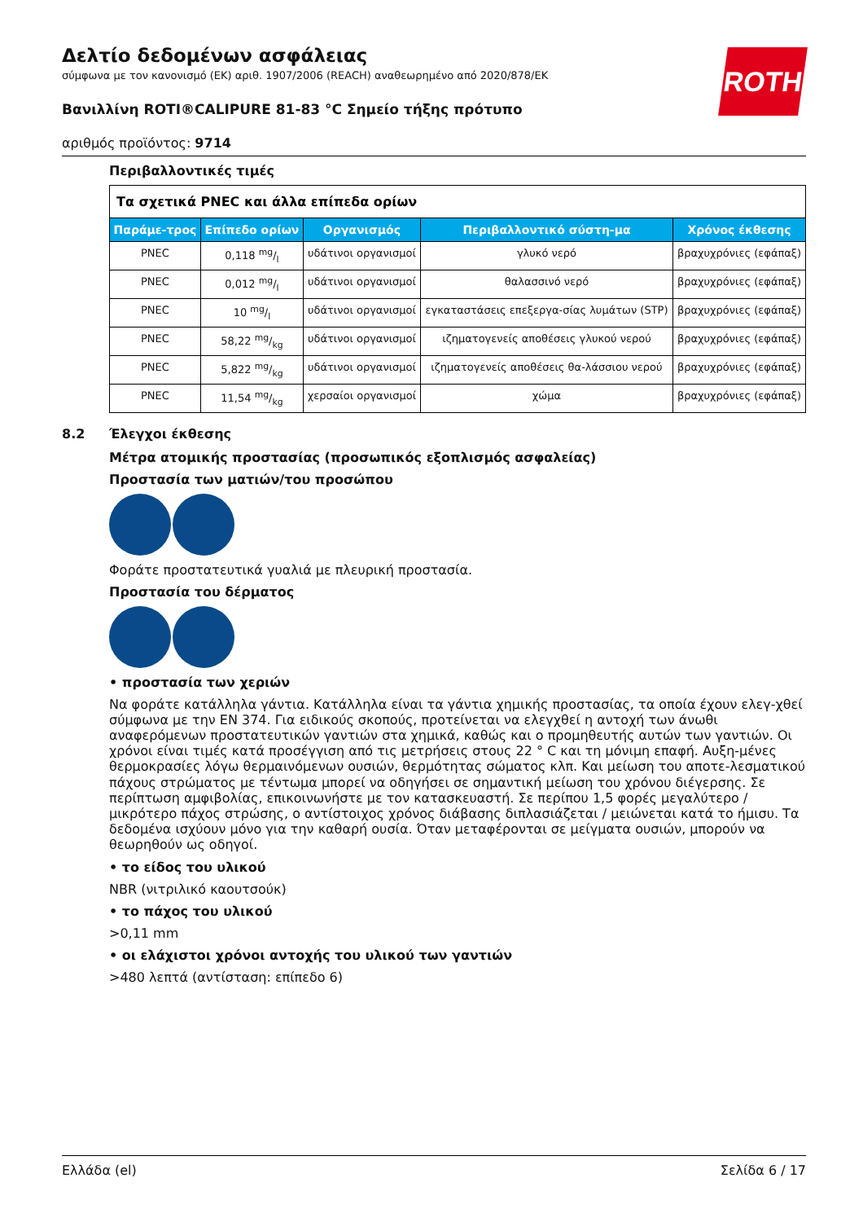ROTH
Δελτίο δεδομένων ασφάλειας
σύμφωνα με τον κανονισμό (ΕΚ) αριθ. 1907/2006 (REACH) αναθεωρημένο από 2020/878/ΕΚ
Βανιλλίνη ROTI®CALIPURE 81-83 °C Σημείο τήξης πρότυπο
αριθμός προϊόντος: 9714
Περιβαλλοντικές τιμές
| Τα σχετικά PNEC και άλλα επίπεδα ορίων | | | | |
| --- | --- | --- | --- | --- |
| Παράμε-τρος | Επίπεδο ορίων | Οργανισμός | Περιβαλλοντικό σύστη-μα | Χρόνος έκθεσης |
| PNEC | 0,118 mg/l | υδάτινοι οργανισμοί | γλυκό νερό | βραχυχρόνιες (εφάπαξ) |
| PNEC | 0,012 mg/l | υδάτινοι οργανισμοί | θαλασσινό νερό | βραχυχρόνιες (εφάπαξ) |
| PNEC | 10 mg/l | υδάτινοι οργανισμοί | εγκαταστάσεις επεξεργα-σίας λυμάτων (STP) | βραχυχρόνιες (εφάπαξ) |
| PNEC | 58,22 mg/kg | υδάτινοι οργανισμοί | ιζηματογενείς αποθέσεις γλυκού νερού | βραχυχρόνιες (εφάπαξ) |
| PNEC | 5,822 mg/kg | υδάτινοι οργανισμοί | ιζηματογενείς αποθέσεις θα-λάσσιου νερού | βραχυχρόνιες (εφάπαξ) |
| PNEC | 11,54 mg/kg | χερσαίοι οργανισμοί | χώμα | βραχυχρόνιες (εφάπαξ) |
8.2 Έλεγχοι έκθεσης
Μέτρα ατομικής προστασίας (προσωπικός εξοπλισμός ασφαλείας)
Προστασία των ματιών/του προσώπου
Φοράτε προστατευτικά γυαλιά με πλευρική προστασία.
Προστασία του δέρματος
• προστασία των χεριών
Να φοράτε κατάλληλα γάντια. Κατάλληλα είναι τα γάντια χημικής προστασίας, τα οποία έχουν ελεγ-χθεί σύμφωνα με την EN 374. Για ειδικούς σκοπούς, προτείνεται να ελεγχθεί η αντοχή των άνωθι αναφερόμενων προστατευτικών γαντιών στα χημικά, καθώς και ο προμηθευτής αυτών των γαντιών. Οι χρόνοι είναι τιμές κατά προσέγγιση από τις μετρήσεις στους 22 ° C και τη μόνιμη επαφή. Αυξη-μένες θερμοκρασίες λόγω θερμαινόμενων ουσιών, θερμότητας σώματος κλπ. Και μείωση του αποτε-λεσματικού πάχους στρώματος με τέντωμα μπορεί να οδηγήσει σε σημαντική μείωση του χρόνου διέγερσης. Σε περίπτωση αμφιβολίας, επικοινωνήστε με τον κατασκευαστή. Σε περίπου 1,5 φορές μεγαλύτερο / μικρότερο πάχος στρώσης, ο αντίστοιχος χρόνος διάβασης διπλασιάζεται / μειώνεται κατά το ήμισυ. Τα δεδομένα ισχύουν μόνο για την καθαρή ουσία. Όταν μεταφέρονται σε μείγματα ουσιών, μπορούν να θεωρηθούν ως οδηγοί.
• το είδος του υλικού
NBR (νιτριλικό καουτσούκ)
• το πάχος του υλικού
>0,11 mm
• οι ελάχιστοι χρόνοι αντοχής του υλικού των γαντιών
>480 λεπτά (αντίσταση: επίπεδο 6)
Ελλάδα (el) Σελίδα 6 / 17